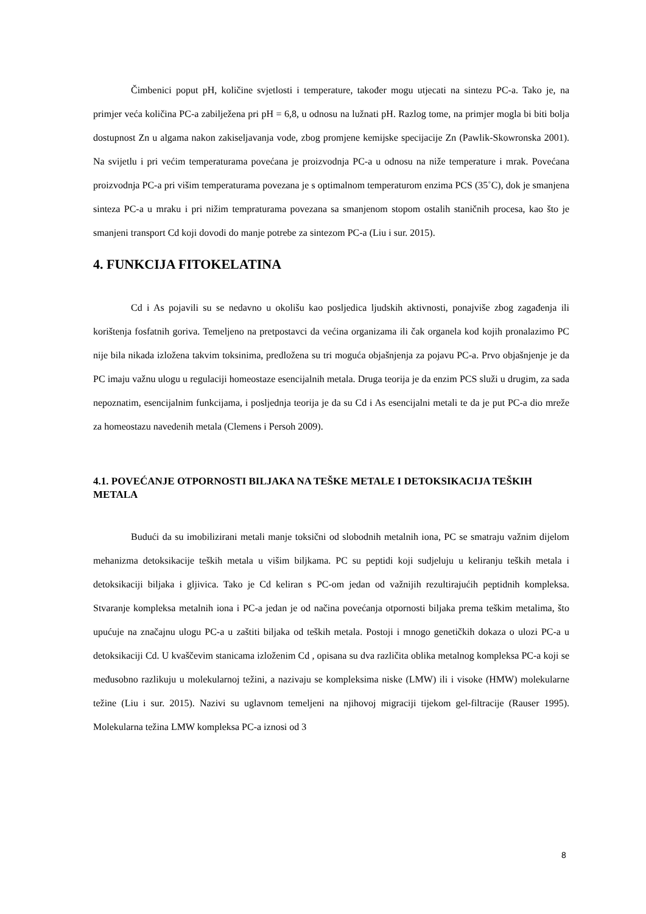Čimbenici poput pH, količine svjetlosti i temperature, također mogu utjecati na sintezu PC-a. Tako je, na primjer veća količina PC-a zabilježena pri pH = 6,8, u odnosu na lužnati pH. Razlog tome, na primjer mogla bi biti bolja dostupnost Zn u algama nakon zakiseljavanja vode, zbog promjene kemijske specijacije Zn (Pawlik-Skowronska 2001). Na svijetlu i pri većim temperaturama povećana je proizvodnja PC-a u odnosu na niže temperature i mrak. Povećana proizvodnja PC-a pri višim temperaturama povezana je s optimalnom temperaturom enzima PCS (35˚C), dok je smanjena sinteza PC-a u mraku i pri nižim tempraturama povezana sa smanjenom stopom ostalih staničnih procesa, kao što je smanjeni transport Cd koji dovodi do manje potrebe za sintezom PC-a (Liu i sur. 2015).
4. FUNKCIJA FITOKELATINA
Cd i As pojavili su se nedavno u okolišu kao posljedica ljudskih aktivnosti, ponajviše zbog zagađenja ili korištenja fosfatnih goriva. Temeljeno na pretpostavci da većina organizama ili čak organela kod kojih pronalazimo PC nije bila nikada izložena takvim toksinima, predložena su tri moguća objašnjenja za pojavu PC-a. Prvo objašnjenje je da PC imaju važnu ulogu u regulaciji homeostaze esencijalnih metala. Druga teorija je da enzim PCS služi u drugim, za sada nepoznatim, esencijalnim funkcijama, i posljednja teorija je da su Cd i As esencijalni metali te da je put PC-a dio mreže za homeostazu navedenih metala (Clemens i Persoh 2009).
4.1. POVEĆANJE OTPORNOSTI BILJAKA NA TEŠKE METALE I DETOKSIKACIJA TEŠKIH METALA
Budući da su imobilizirani metali manje toksični od slobodnih metalnih iona, PC se smatraju važnim dijelom mehanizma detoksikacije teških metala u višim biljkama. PC su peptidi koji sudjeluju u keliranju teških metala i detoksikaciji biljaka i gljivica. Tako je Cd keliran s PC-om jedan od važnijih rezultirajućih peptidnih kompleksa. Stvaranje kompleksa metalnih iona i PC-a jedan je od načina povećanja otpornosti biljaka prema teškim metalima, što upućuje na značajnu ulogu PC-a u zaštiti biljaka od teških metala. Postoji i mnogo genetičkih dokaza o ulozi PC-a u detoksikaciji Cd. U kvaščevim stanicama izloženim Cd , opisana su dva različita oblika metalnog kompleksa PC-a koji se međusobno razlikuju u molekularnoj težini, a nazivaju se kompleksima niske (LMW) ili i visoke (HMW) molekularne težine (Liu i sur. 2015). Nazivi su uglavnom temeljeni na njihovoj migraciji tijekom gel-filtracije (Rauser 1995). Molekularna težina LMW kompleksa PC-a iznosi od 3
8